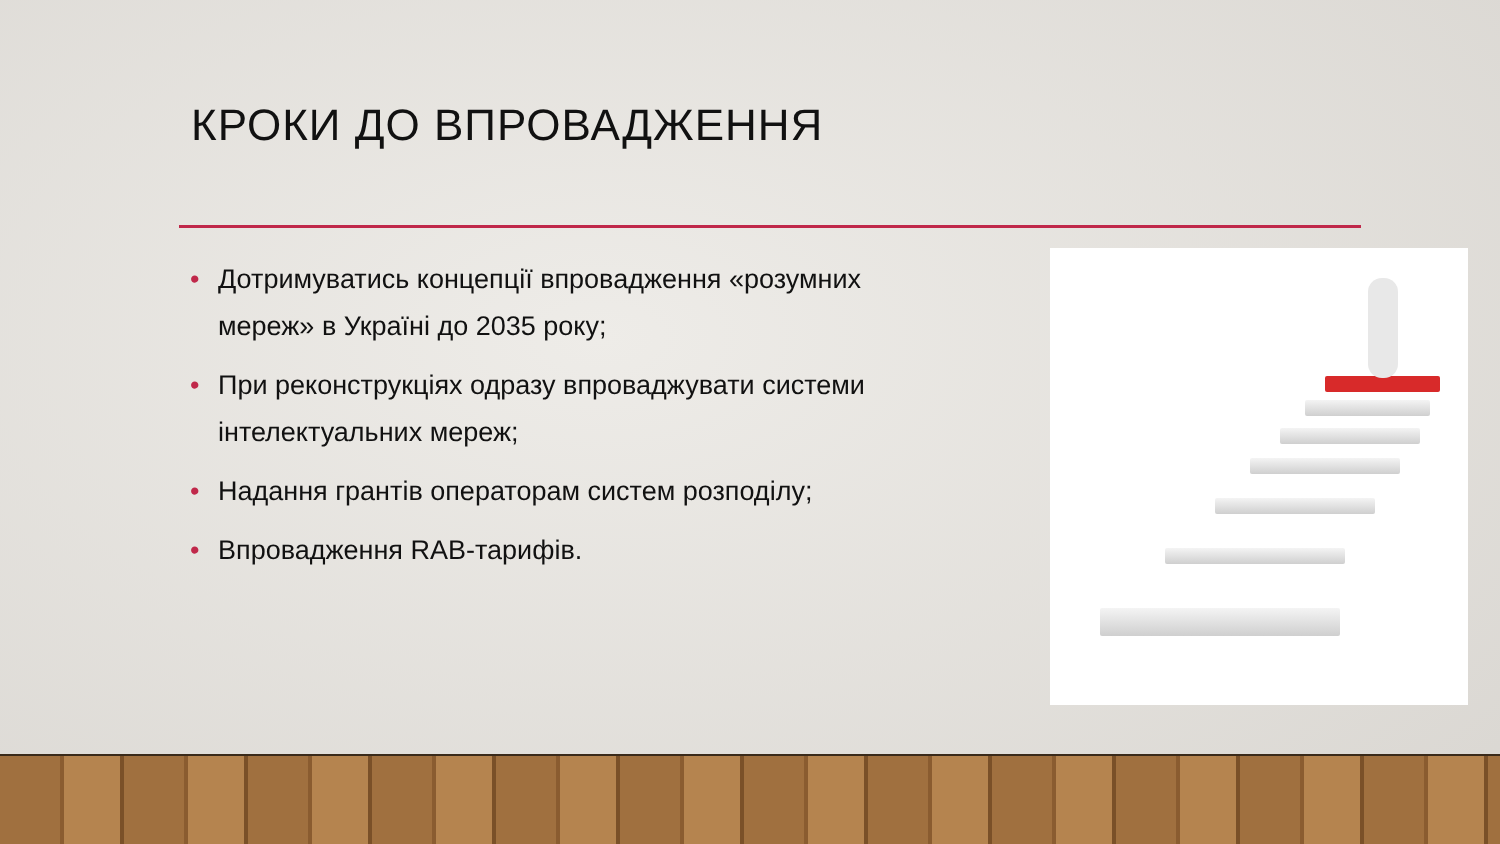КРОКИ ДО ВПРОВАДЖЕННЯ
• Дотримуватись концепції впровадження «розумних мереж» в Україні до 2035 року;
• При реконструкціях одразу впроваджувати системи інтелектуальних мереж;
• Надання грантів операторам систем розподілу;
• Впровадження RAB-тарифів.